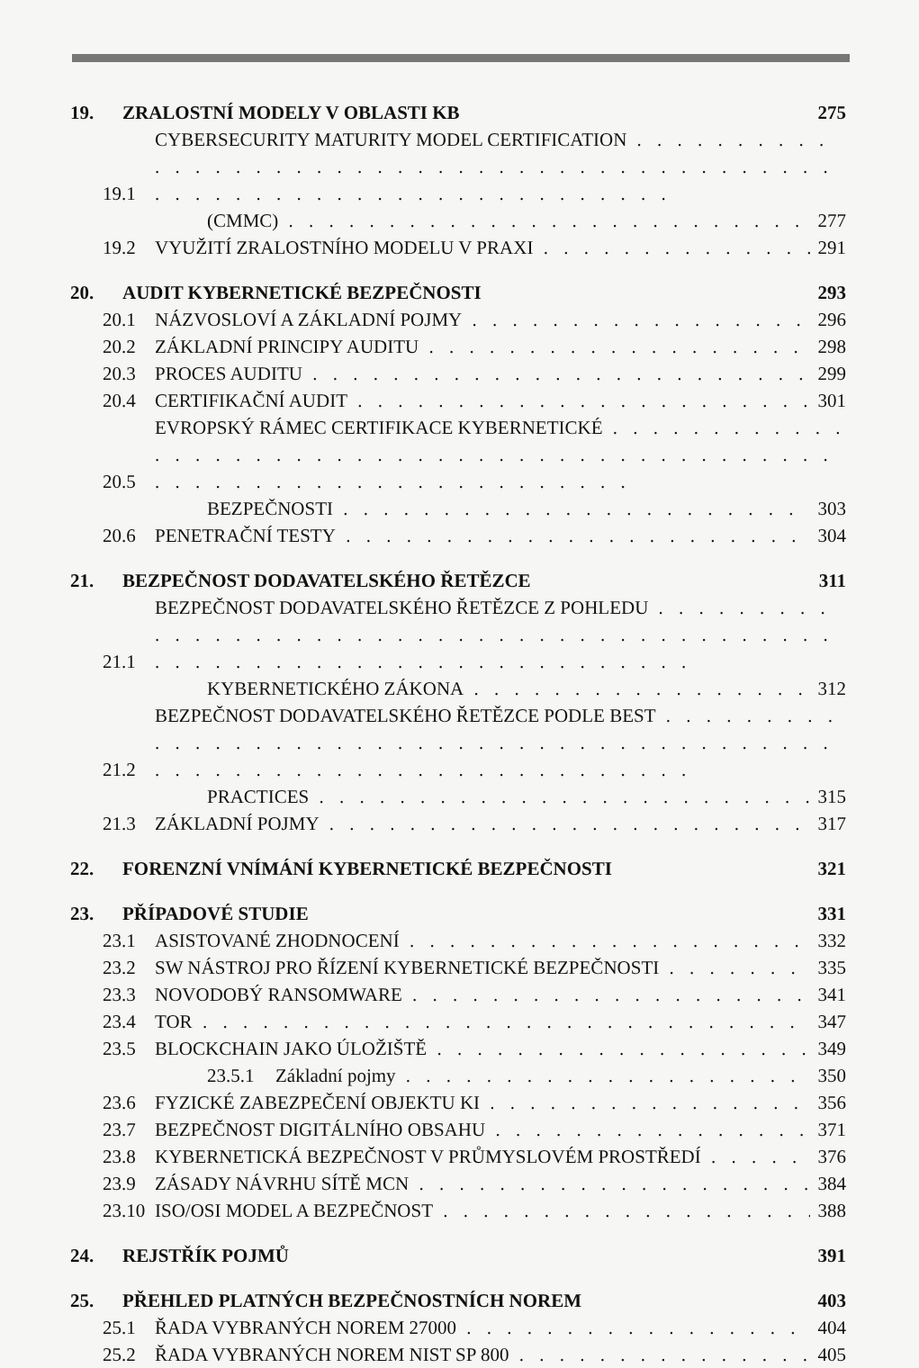19. ZRALOSTNÍ MODELY V OBLASTI KB 275
19.1 CYBERSECURITY MATURITY MODEL CERTIFICATION
(CMMC) 277
19.2 VYUŽITÍ ZRALOSTNÍHO MODELU V PRAXI 291
20. AUDIT KYBERNETICKÉ BEZPEČNOSTI 293
20.1 NÁZVOSLOVÍ A ZÁKLADNÍ POJMY 296
20.2 ZÁKLADNÍ PRINCIPY AUDITU 298
20.3 PROCES AUDITU 299
20.4 CERTIFIKAČNÍ AUDIT 301
20.5 EVROPSKÝ RÁMEC CERTIFIKACE KYBERNETICKÉ
BEZPEČNOSTI 303
20.6 PENETRAČNÍ TESTY 304
21. BEZPEČNOST DODAVATELSKÉHO ŘETĚZCE 311
21.1 BEZPEČNOST DODAVATELSKÉHO ŘETĚZCE Z POHLEDU
KYBERNETICKÉHO ZÁKONA 312
21.2 BEZPEČNOST DODAVATELSKÉHO ŘETĚZCE PODLE BEST
PRACTICES 315
21.3 ZÁKLADNÍ POJMY 317
22. FORENZNÍ VNÍMÁNÍ KYBERNETICKÉ BEZPEČNOSTI 321
23. PŘÍPADOVÉ STUDIE 331
23.1 ASISTOVANÉ ZHODNOCENÍ 332
23.2 SW NÁSTROJ PRO ŘÍZENÍ KYBERNETICKÉ BEZPEČNOSTI 335
23.3 NOVODOBÝ RANSOMWARE 341
23.4 TOR 347
23.5 BLOCKCHAIN JAKO ÚLOŽIŠTĚ 349
23.5.1 Základní pojmy 350
23.6 FYZICKÉ ZABEZPEČENÍ OBJEKTU KI 356
23.7 BEZPEČNOST DIGITÁLNÍHO OBSAHU 371
23.8 KYBERNETICKÁ BEZPEČNOST V PRŮMYSLOVÉM PROSTŘEDÍ 376
23.9 ZÁSADY NÁVRHU SÍTĚ MCN 384
23.10 ISO/OSI MODEL A BEZPEČNOST 388
24. REJSTŘÍK POJMŮ 391
25. PŘEHLED PLATNÝCH BEZPEČNOSTNÍCH NOREM 403
25.1 ŘADA VYBRANÝCH NOREM 27000 404
25.2 ŘADA VYBRANÝCH NOREM NIST SP 800 405